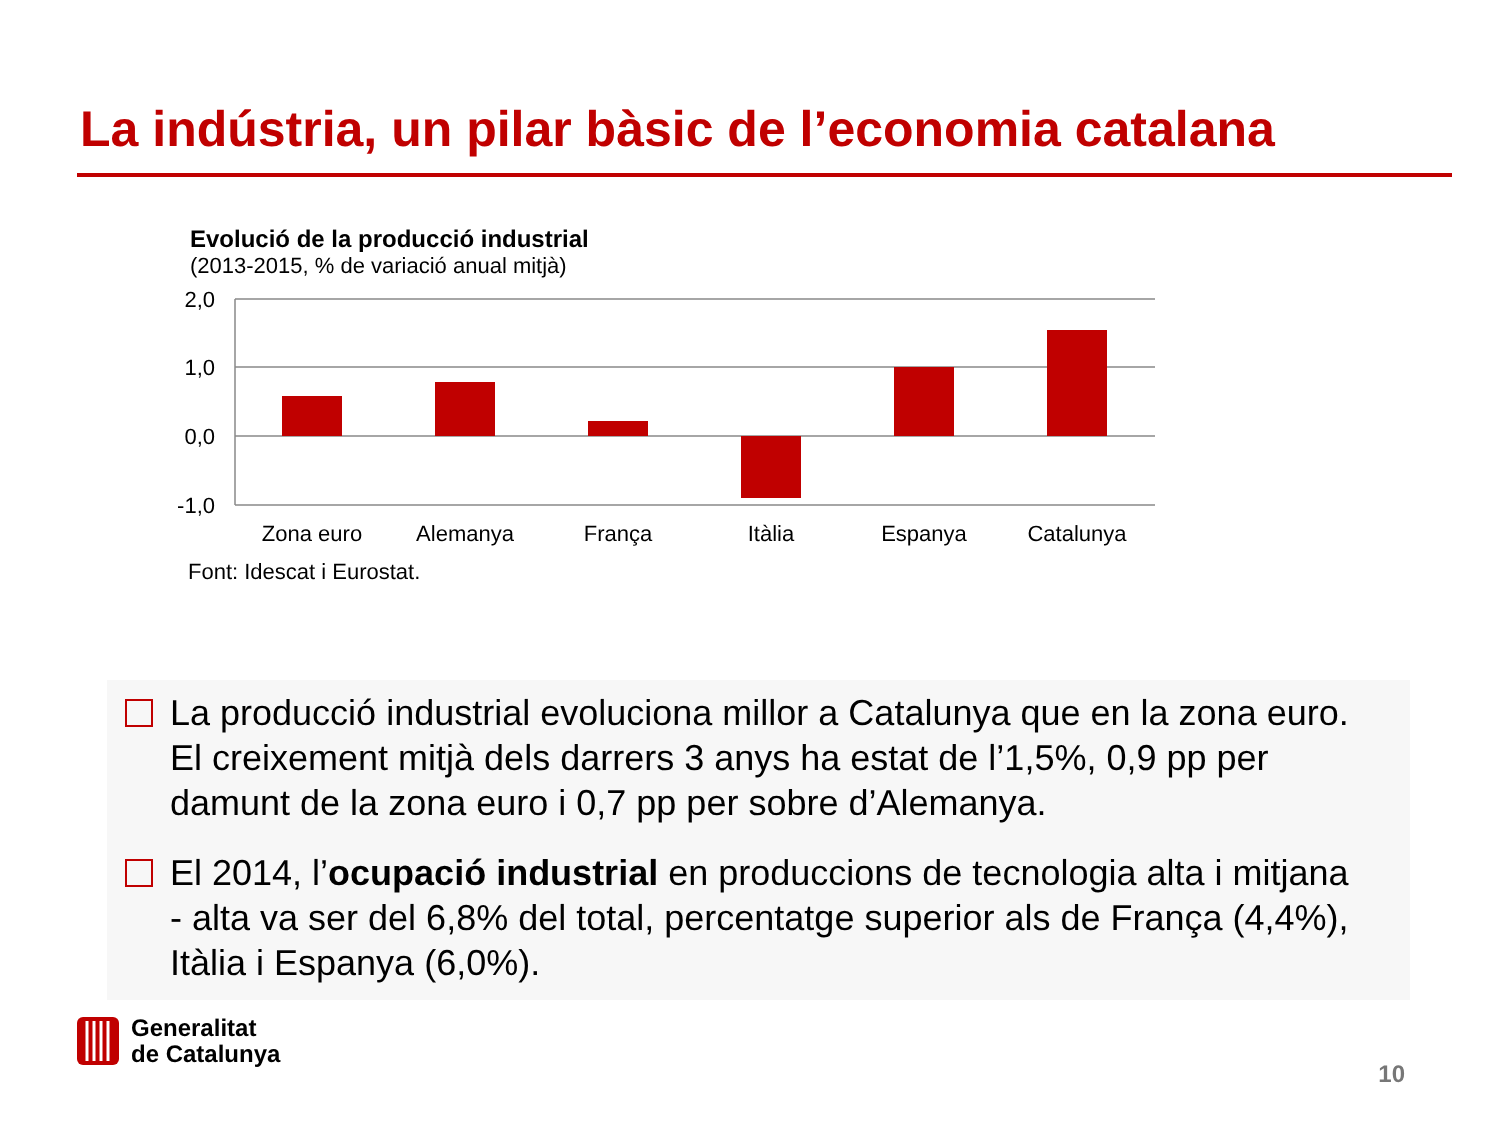La indústria, un pilar bàsic de l’economia catalana
Evolució de la producció industrial
(2013-2015, % de variació anual mitjà)
2,0
1,0
0,0
-1,0
Zona euro
Alemanya
França
Itàlia
Espanya
Catalunya
Font: Idescat i Eurostat.
La producció industrial evoluciona millor a Catalunya que en la zona euro. El creixement mitjà dels darrers 3 anys ha estat de l’1,5%, 0,9 pp per damunt de la zona euro i 0,7 pp per sobre d’Alemanya.
El 2014, l’ocupació industrial en produccions de tecnologia alta i mitjana - alta va ser del 6,8% del total, percentatge superior als de França (4,4%), Itàlia i Espanya (6,0%).
Generalitat
de Catalunya
10